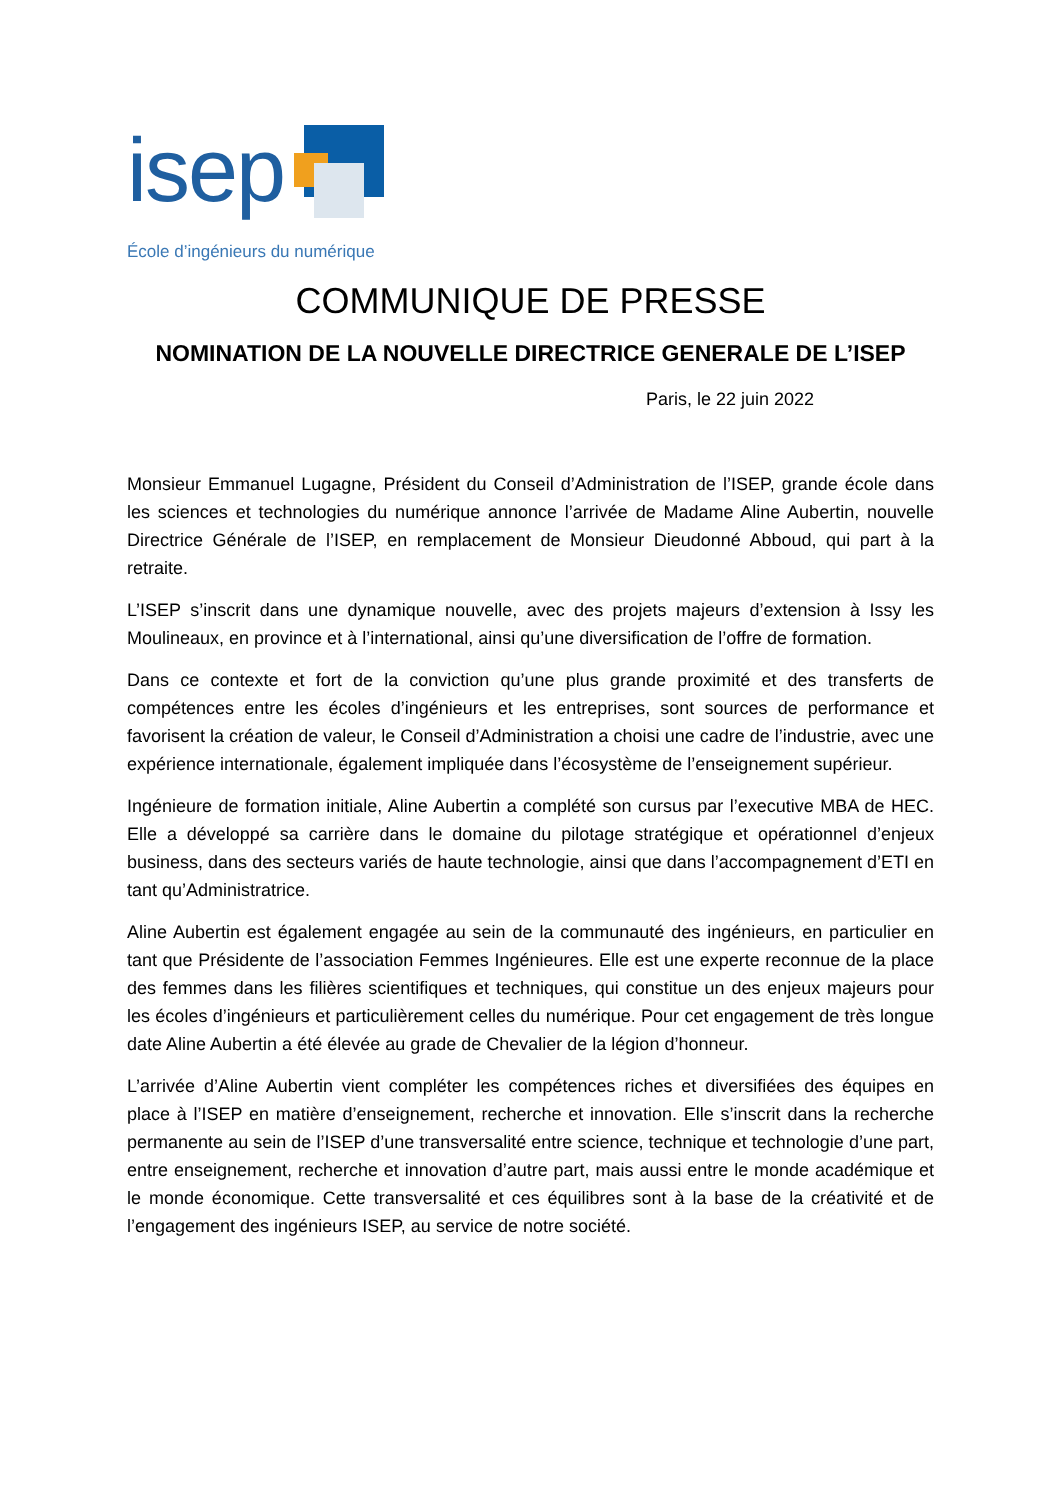isep
École d’ingénieurs du numérique
COMMUNIQUE DE PRESSE
NOMINATION DE LA NOUVELLE DIRECTRICE GENERALE DE L’ISEP
Paris, le 22 juin 2022
Monsieur Emmanuel Lugagne, Président du Conseil d’Administration de l’ISEP, grande école dans les sciences et technologies du numérique annonce l’arrivée de Madame Aline Aubertin, nouvelle Directrice Générale de l’ISEP, en remplacement de Monsieur Dieudonné Abboud, qui part à la retraite.
L’ISEP s’inscrit dans une dynamique nouvelle, avec des projets majeurs d’extension à Issy les Moulineaux, en province et à l’international, ainsi qu’une diversification de l’offre de formation.
Dans ce contexte et fort de la conviction qu’une plus grande proximité et des transferts de compétences entre les écoles d’ingénieurs et les entreprises, sont sources de performance et favorisent la création de valeur, le Conseil d’Administration a choisi une cadre de l’industrie, avec une expérience internationale, également impliquée dans l’écosystème de l’enseignement supérieur.
Ingénieure de formation initiale, Aline Aubertin a complété son cursus par l’executive MBA de HEC. Elle a développé sa carrière dans le domaine du pilotage stratégique et opérationnel d’enjeux business, dans des secteurs variés de haute technologie, ainsi que dans l’accompagnement d’ETI en tant qu’Administratrice.
Aline Aubertin est également engagée au sein de la communauté des ingénieurs, en particulier en tant que Présidente de l’association Femmes Ingénieures. Elle est une experte reconnue de la place des femmes dans les filières scientifiques et techniques, qui constitue un des enjeux majeurs pour les écoles d’ingénieurs et particulièrement celles du numérique. Pour cet engagement de très longue date Aline Aubertin a été élevée au grade de Chevalier de la légion d’honneur.
L’arrivée d’Aline Aubertin vient compléter les compétences riches et diversifiées des équipes en place à l’ISEP en matière d’enseignement, recherche et innovation. Elle s’inscrit dans la recherche permanente au sein de l’ISEP d’une transversalité entre science, technique et technologie d’une part, entre enseignement, recherche et innovation d’autre part, mais aussi entre le monde académique et le monde économique. Cette transversalité et ces équilibres sont à la base de la créativité et de l’engagement des ingénieurs ISEP, au service de notre société.